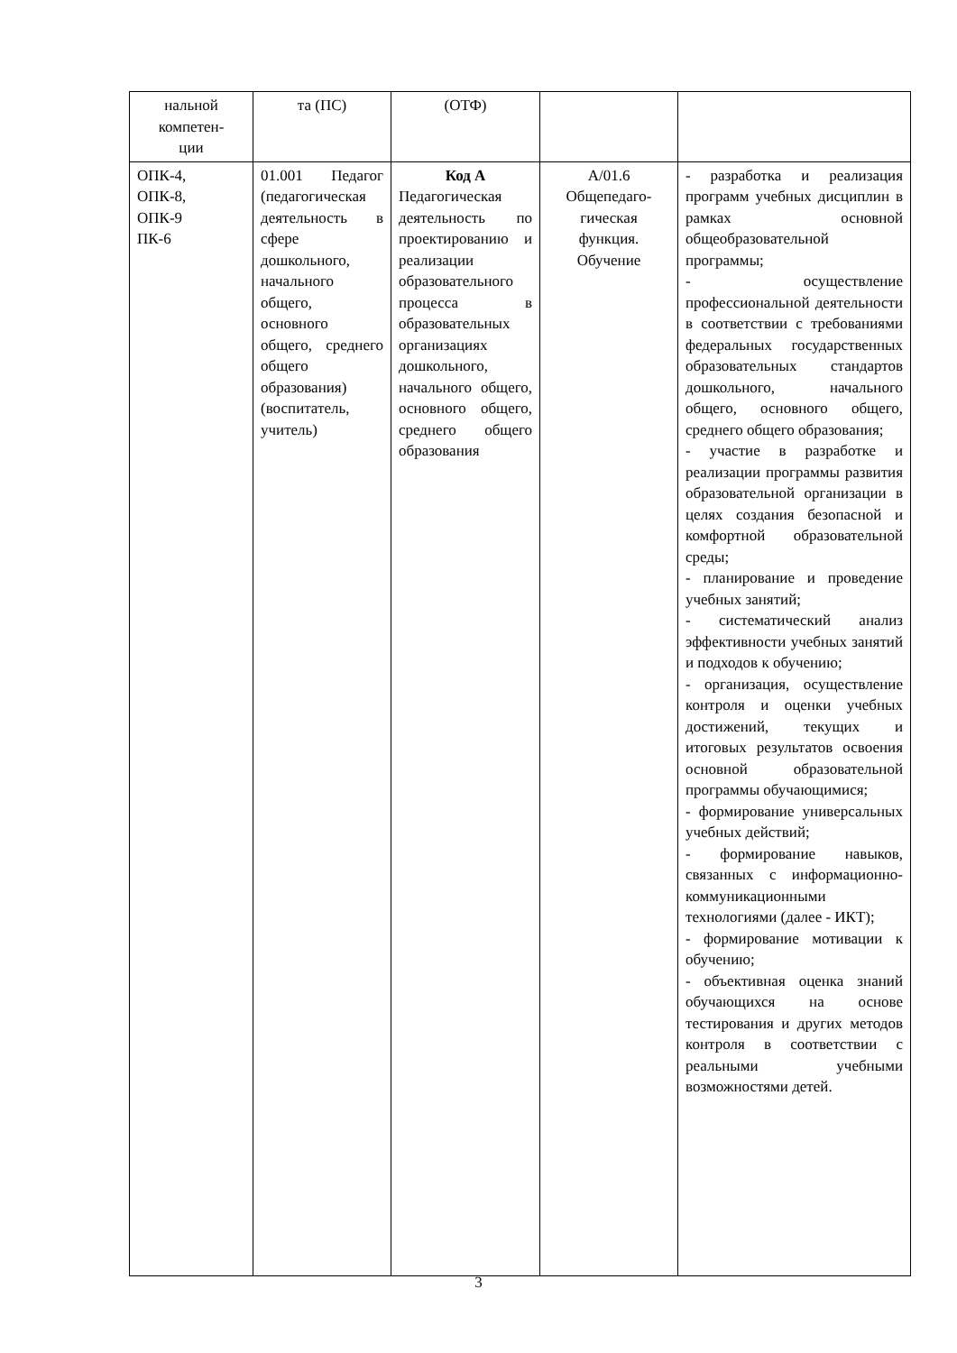| нальной компетен- ции | та (ПС) | (ОТФ) | | |
| ОПК-4, ОПК-8, ОПК-9 ПК-6 | 01.001 Педагог (педагогическая деятельность в сфере дошкольного, начального общего, основного общего, среднего общего образования) (воспитатель, учитель) | Код А Педагогическая деятельность по проектированию и реализации образовательного процесса в образовательных организациях дошкольного, начального общего, основного общего, среднего общего образования | А/01.6 Общепедаго- гическая функция. Обучение | - разработка и реализация программ учебных дисциплин в рамках основной общеобразовательной программы; - осуществление профессиональной деятельности в соответствии с требованиями федеральных государственных образовательных стандартов дошкольного, начального общего, основного общего, среднего общего образования; - участие в разработке и реализации программы развития образовательной организации в целях создания безопасной и комфортной образовательной среды; - планирование и проведение учебных занятий; - систематический анализ эффективности учебных занятий и подходов к обучению; - организация, осуществление контроля и оценки учебных достижений, текущих и итоговых результатов освоения основной образовательной программы обучающимися; - формирование универсальных учебных действий; - формирование навыков, связанных с информационно-коммуникационными технологиями (далее - ИКТ); - формирование мотивации к обучению; - объективная оценка знаний обучающихся на основе тестирования и других методов контроля в соответствии с реальными учебными возможностями детей. |
3